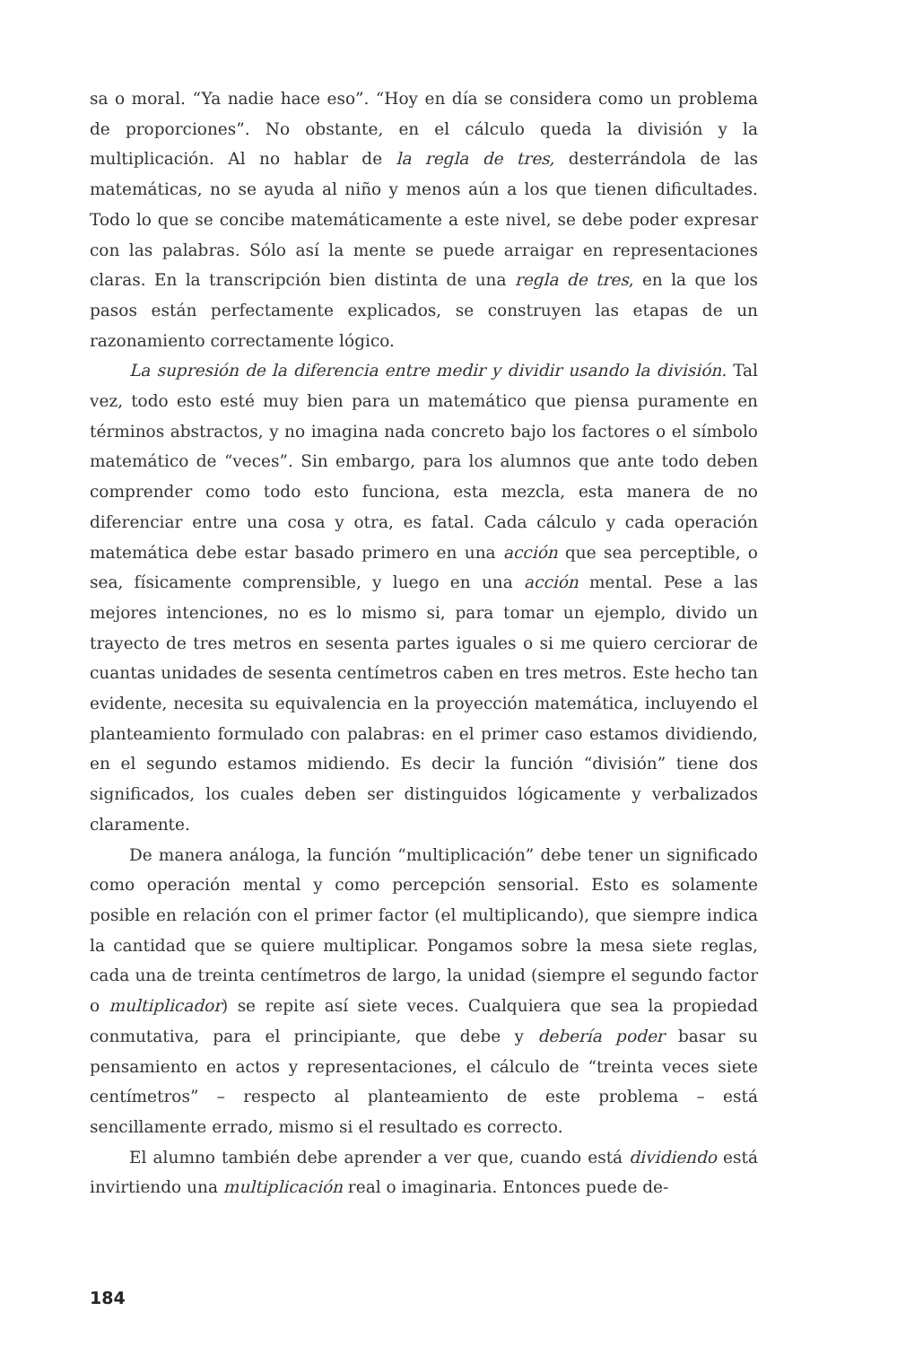sa o moral. “Ya nadie hace eso”. “Hoy en día se considera como un problema de proporciones”. No obstante, en el cálculo queda la división y la multiplicación. Al no hablar de la regla de tres, desterrándola de las matemáticas, no se ayuda al niño y menos aún a los que tienen dificultades. Todo lo que se concibe matemáticamente a este nivel, se debe poder expresar con las palabras. Sólo así la mente se puede arraigar en representaciones claras. En la transcripción bien distinta de una regla de tres, en la que los pasos están perfectamente explicados, se construyen las etapas de un razonamiento correctamente lógico.
La supresión de la diferencia entre medir y dividir usando la división. Tal vez, todo esto esté muy bien para un matemático que piensa puramente en términos abstractos, y no imagina nada concreto bajo los factores o el símbolo matemático de “veces”. Sin embargo, para los alumnos que ante todo deben comprender como todo esto funciona, esta mezcla, esta manera de no diferenciar entre una cosa y otra, es fatal. Cada cálculo y cada operación matemática debe estar basado primero en una acción que sea perceptible, o sea, físicamente comprensible, y luego en una acción mental. Pese a las mejores intenciones, no es lo mismo si, para tomar un ejemplo, divido un trayecto de tres metros en sesenta partes iguales o si me quiero cerciorar de cuantas unidades de sesenta centímetros caben en tres metros. Este hecho tan evidente, necesita su equivalencia en la proyección matemática, incluyendo el planteamiento formulado con palabras: en el primer caso estamos dividiendo, en el segundo estamos midiendo. Es decir la función “división” tiene dos significados, los cuales deben ser distinguidos lógicamente y verbalizados claramente.
De manera análoga, la función “multiplicación” debe tener un significado como operación mental y como percepción sensorial. Esto es solamente posible en relación con el primer factor (el multiplicando), que siempre indica la cantidad que se quiere multiplicar. Pongamos sobre la mesa siete reglas, cada una de treinta centímetros de largo, la unidad (siempre el segundo factor o multiplicador) se repite así siete veces. Cualquiera que sea la propiedad conmutativa, para el principiante, que debe y debería poder basar su pensamiento en actos y representaciones, el cálculo de “treinta veces siete centímetros” – respecto al planteamiento de este problema – está sencillamente errado, mismo si el resultado es correcto.
El alumno también debe aprender a ver que, cuando está dividiendo está invirtiendo una multiplicación real o imaginaria. Entonces puede de-
184